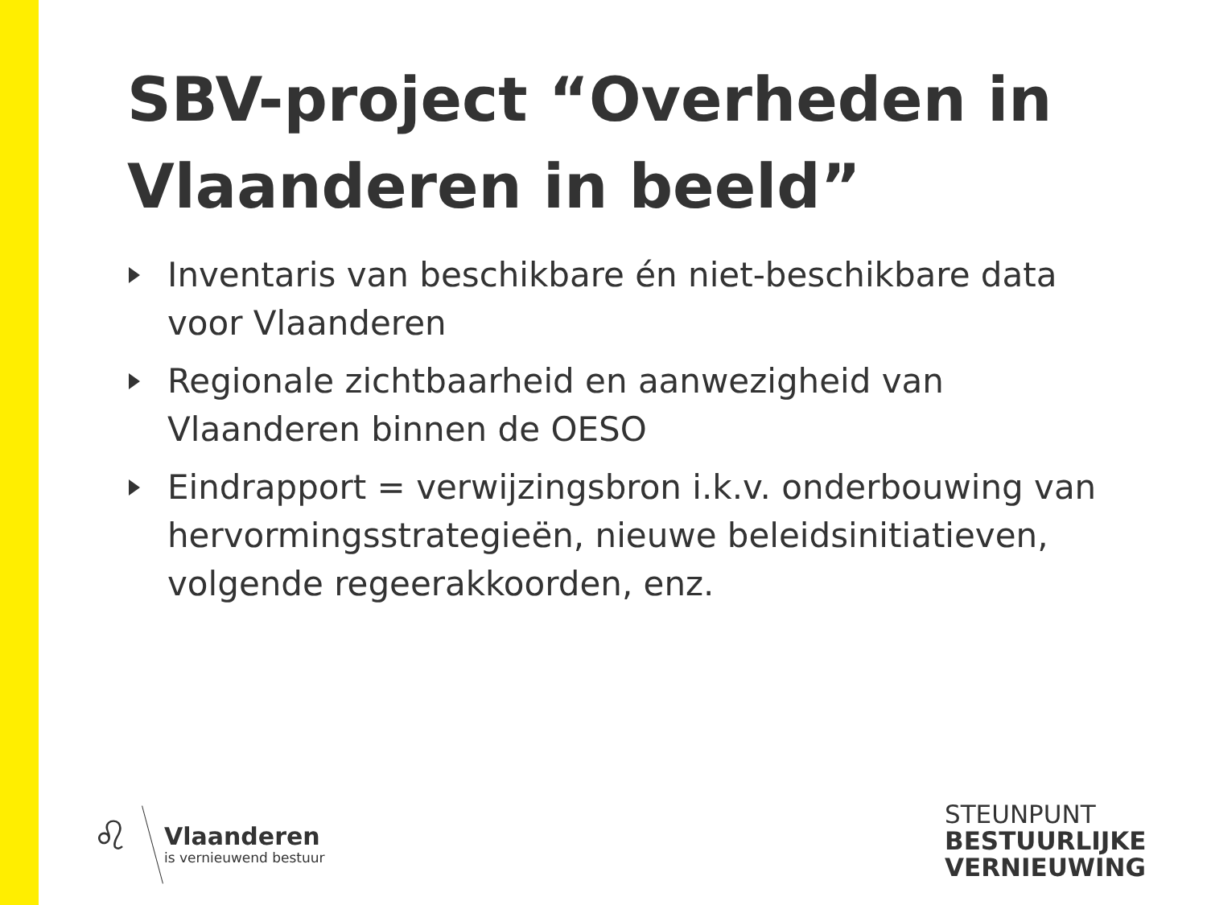SBV-project “Overheden in Vlaanderen in beeld”
Inventaris van beschikbare én niet-beschikbare data voor Vlaanderen
Regionale zichtbaarheid en aanwezigheid van Vlaanderen binnen de OESO
Eindrapport = verwijzingsbron i.k.v. onderbouwing van hervormingsstrategieën, nieuwe beleidsinitiatieven, volgende regeerakkoorden, enz.
♌
Vlaanderen
is vernieuwend bestuur
STEUNPUNT
BESTUURLIJKE
VERNIEUWING